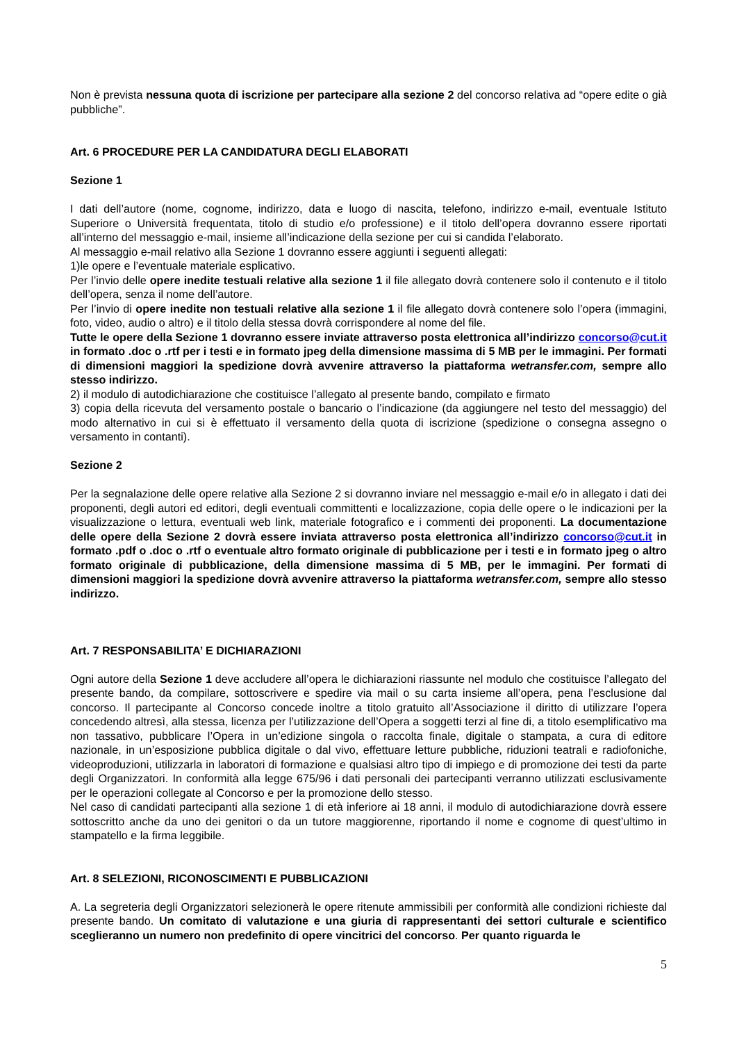Non è prevista nessuna quota di iscrizione per partecipare alla sezione 2 del concorso relativa ad “opere edite o già pubbliche”.
Art. 6 PROCEDURE PER LA CANDIDATURA DEGLI ELABORATI
Sezione 1
I dati dell’autore (nome, cognome, indirizzo, data e luogo di nascita, telefono, indirizzo e-mail, eventuale Istituto Superiore o Università frequentata, titolo di studio e/o professione) e il titolo dell’opera dovranno essere riportati all’interno del messaggio e-mail, insieme all’indicazione della sezione per cui si candida l’elaborato.
Al messaggio e-mail relativo alla Sezione 1 dovranno essere aggiunti i seguenti allegati:
1)le opere e l’eventuale materiale esplicativo.
Per l’invio delle opere inedite testuali relative alla sezione 1 il file allegato dovrà contenere solo il contenuto e il titolo dell’opera, senza il nome dell’autore.
Per l’invio di opere inedite non testuali relative alla sezione 1 il file allegato dovrà contenere solo l’opera (immagini, foto, video, audio o altro) e il titolo della stessa dovrà corrispondere al nome del file.
Tutte le opere della Sezione 1 dovranno essere inviate attraverso posta elettronica all’indirizzo concorso@cut.it in formato .doc o .rtf per i testi e in formato jpeg della dimensione massima di 5 MB per le immagini. Per formati di dimensioni maggiori la spedizione dovrà avvenire attraverso la piattaforma wetransfer.com, sempre allo stesso indirizzo.
2) il modulo di autodichiarazione che costituisce l’allegato al presente bando, compilato e firmato
3) copia della ricevuta del versamento postale o bancario o l’indicazione (da aggiungere nel testo del messaggio) del modo alternativo in cui si è effettuato il versamento della quota di iscrizione (spedizione o consegna assegno o versamento in contanti).
Sezione 2
Per la segnalazione delle opere relative alla Sezione 2 si dovranno inviare nel messaggio e-mail e/o in allegato i dati dei proponenti, degli autori ed editori, degli eventuali committenti e localizzazione, copia delle opere o le indicazioni per la visualizzazione o lettura, eventuali web link, materiale fotografico e i commenti dei proponenti. La documentazione delle opere della Sezione 2 dovrà essere inviata attraverso posta elettronica all’indirizzo concorso@cut.it in formato .pdf o .doc o .rtf o eventuale altro formato originale di pubblicazione per i testi e in formato jpeg o altro formato originale di pubblicazione, della dimensione massima di 5 MB, per le immagini. Per formati di dimensioni maggiori la spedizione dovrà avvenire attraverso la piattaforma wetransfer.com, sempre allo stesso indirizzo.
Art. 7 RESPONSABILITA’ E DICHIARAZIONI
Ogni autore della Sezione 1 deve accludere all’opera le dichiarazioni riassunte nel modulo che costituisce l’allegato del presente bando, da compilare, sottoscrivere e spedire via mail o su carta insieme all’opera, pena l’esclusione dal concorso. Il partecipante al Concorso concede inoltre a titolo gratuito all’Associazione il diritto di utilizzare l’opera concedendo altresì, alla stessa, licenza per l’utilizzazione dell’Opera a soggetti terzi al fine di, a titolo esemplificativo ma non tassativo, pubblicare l’Opera in un’edizione singola o raccolta finale, digitale o stampata, a cura di editore nazionale, in un’esposizione pubblica digitale o dal vivo, effettuare letture pubbliche, riduzioni teatrali e radiofoniche, videoproduzioni, utilizzarla in laboratori di formazione e qualsiasi altro tipo di impiego e di promozione dei testi da parte degli Organizzatori. In conformità alla legge 675/96 i dati personali dei partecipanti verranno utilizzati esclusivamente per le operazioni collegate al Concorso e per la promozione dello stesso.
Nel caso di candidati partecipanti alla sezione 1 di età inferiore ai 18 anni, il modulo di autodichiarazione dovrà essere sottoscritto anche da uno dei genitori o da un tutore maggiorenne, riportando il nome e cognome di quest’ultimo in stampatello e la firma leggibile.
Art. 8 SELEZIONI, RICONOSCIMENTI E PUBBLICAZIONI
A. La segreteria degli Organizzatori selezionerà le opere ritenute ammissibili per conformità alle condizioni richieste dal presente bando. Un comitato di valutazione e una giuria di rappresentanti dei settori culturale e scientifico sceglieranno un numero non predefinito di opere vincitrici del concorso. Per quanto riguarda le
5